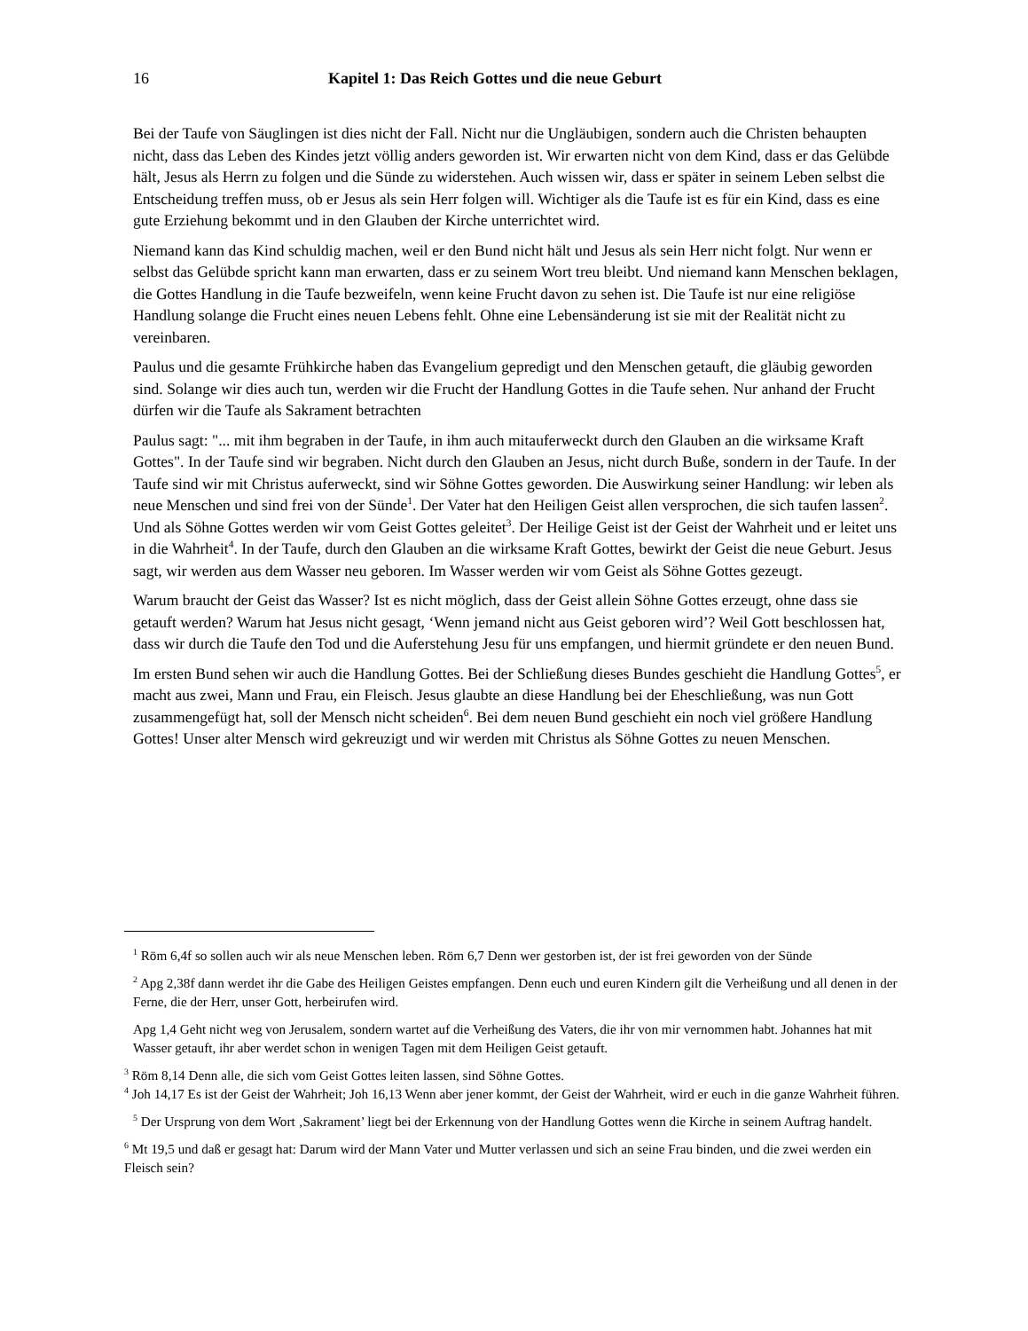16 Kapitel 1: Das Reich Gottes und die neue Geburt
Bei der Taufe von Säuglingen ist dies nicht der Fall. Nicht nur die Ungläubigen, sondern auch die Christen behaupten nicht, dass das Leben des Kindes jetzt völlig anders geworden ist. Wir erwarten nicht von dem Kind, dass er das Gelübde hält, Jesus als Herrn zu folgen und die Sünde zu widerstehen. Auch wissen wir, dass er später in seinem Leben selbst die Entscheidung treffen muss, ob er Jesus als sein Herr folgen will. Wichtiger als die Taufe ist es für ein Kind, dass es eine gute Erziehung bekommt und in den Glauben der Kirche unterrichtet wird.
Niemand kann das Kind schuldig machen, weil er den Bund nicht hält und Jesus als sein Herr nicht folgt. Nur wenn er selbst das Gelübde spricht kann man erwarten, dass er zu seinem Wort treu bleibt. Und niemand kann Menschen beklagen, die Gottes Handlung in die Taufe bezweifeln, wenn keine Frucht davon zu sehen ist. Die Taufe ist nur eine religiöse Handlung solange die Frucht eines neuen Lebens fehlt. Ohne eine Lebensänderung ist sie mit der Realität nicht zu vereinbaren.
Paulus und die gesamte Frühkirche haben das Evangelium gepredigt und den Menschen getauft, die gläubig geworden sind. Solange wir dies auch tun, werden wir die Frucht der Handlung Gottes in die Taufe sehen. Nur anhand der Frucht dürfen wir die Taufe als Sakrament betrachten
Paulus sagt: "... mit ihm begraben in der Taufe, in ihm auch mitauferweckt durch den Glauben an die wirksame Kraft Gottes". In der Taufe sind wir begraben. Nicht durch den Glauben an Jesus, nicht durch Buße, sondern in der Taufe. In der Taufe sind wir mit Christus auferweckt, sind wir Söhne Gottes geworden. Die Auswirkung seiner Handlung: wir leben als neue Menschen und sind frei von der Sünde<sup>1</sup>. Der Vater hat den Heiligen Geist allen versprochen, die sich taufen lassen<sup>2</sup>. Und als Söhne Gottes werden wir vom Geist Gottes geleitet<sup>3</sup>. Der Heilige Geist ist der Geist der Wahrheit und er leitet uns in die Wahrheit<sup>4</sup>. In der Taufe, durch den Glauben an die wirksame Kraft Gottes, bewirkt der Geist die neue Geburt. Jesus sagt, wir werden aus dem Wasser neu geboren. Im Wasser werden wir vom Geist als Söhne Gottes gezeugt.
Warum braucht der Geist das Wasser? Ist es nicht möglich, dass der Geist allein Söhne Gottes erzeugt, ohne dass sie getauft werden? Warum hat Jesus nicht gesagt, ‘Wenn jemand nicht aus Geist geboren wird’? Weil Gott beschlossen hat, dass wir durch die Taufe den Tod und die Auferstehung Jesu für uns empfangen, und hiermit gründete er den neuen Bund.
Im ersten Bund sehen wir auch die Handlung Gottes. Bei der Schließung dieses Bundes geschieht die Handlung Gottes<sup>5</sup>, er macht aus zwei, Mann und Frau, ein Fleisch. Jesus glaubte an diese Handlung bei der Eheschließung, was nun Gott zusammengefügt hat, soll der Mensch nicht scheiden<sup>6</sup>. Bei dem neuen Bund geschieht ein noch viel größere Handlung Gottes! Unser alter Mensch wird gekreuzigt und wir werden mit Christus als Söhne Gottes zu neuen Menschen.
<sup>1</sup> Röm 6,4f so sollen auch wir als neue Menschen leben. Röm 6,7 Denn wer gestorben ist, der ist frei geworden von der Sünde
<sup>2</sup> Apg 2,38f dann werdet ihr die Gabe des Heiligen Geistes empfangen. Denn euch und euren Kindern gilt die Verheißung und all denen in der Ferne, die der Herr, unser Gott, herbeirufen wird.
Apg 1,4 Geht nicht weg von Jerusalem, sondern wartet auf die Verheißung des Vaters, die ihr von mir vernommen habt. Johannes hat mit Wasser getauft, ihr aber werdet schon in wenigen Tagen mit dem Heiligen Geist getauft.
<sup>3</sup> Röm 8,14 Denn alle, die sich vom Geist Gottes leiten lassen, sind Söhne Gottes.
<sup>4</sup> Joh 14,17 Es ist der Geist der Wahrheit; Joh 16,13 Wenn aber jener kommt, der Geist der Wahrheit, wird er euch in die ganze Wahrheit führen.
<sup>5</sup> Der Ursprung von dem Wort ‚Sakrament’ liegt bei der Erkennung von der Handlung Gottes wenn die Kirche in seinem Auftrag handelt.
<sup>6</sup> Mt 19,5 und daß er gesagt hat: Darum wird der Mann Vater und Mutter verlassen und sich an seine Frau binden, und die zwei werden ein Fleisch sein?